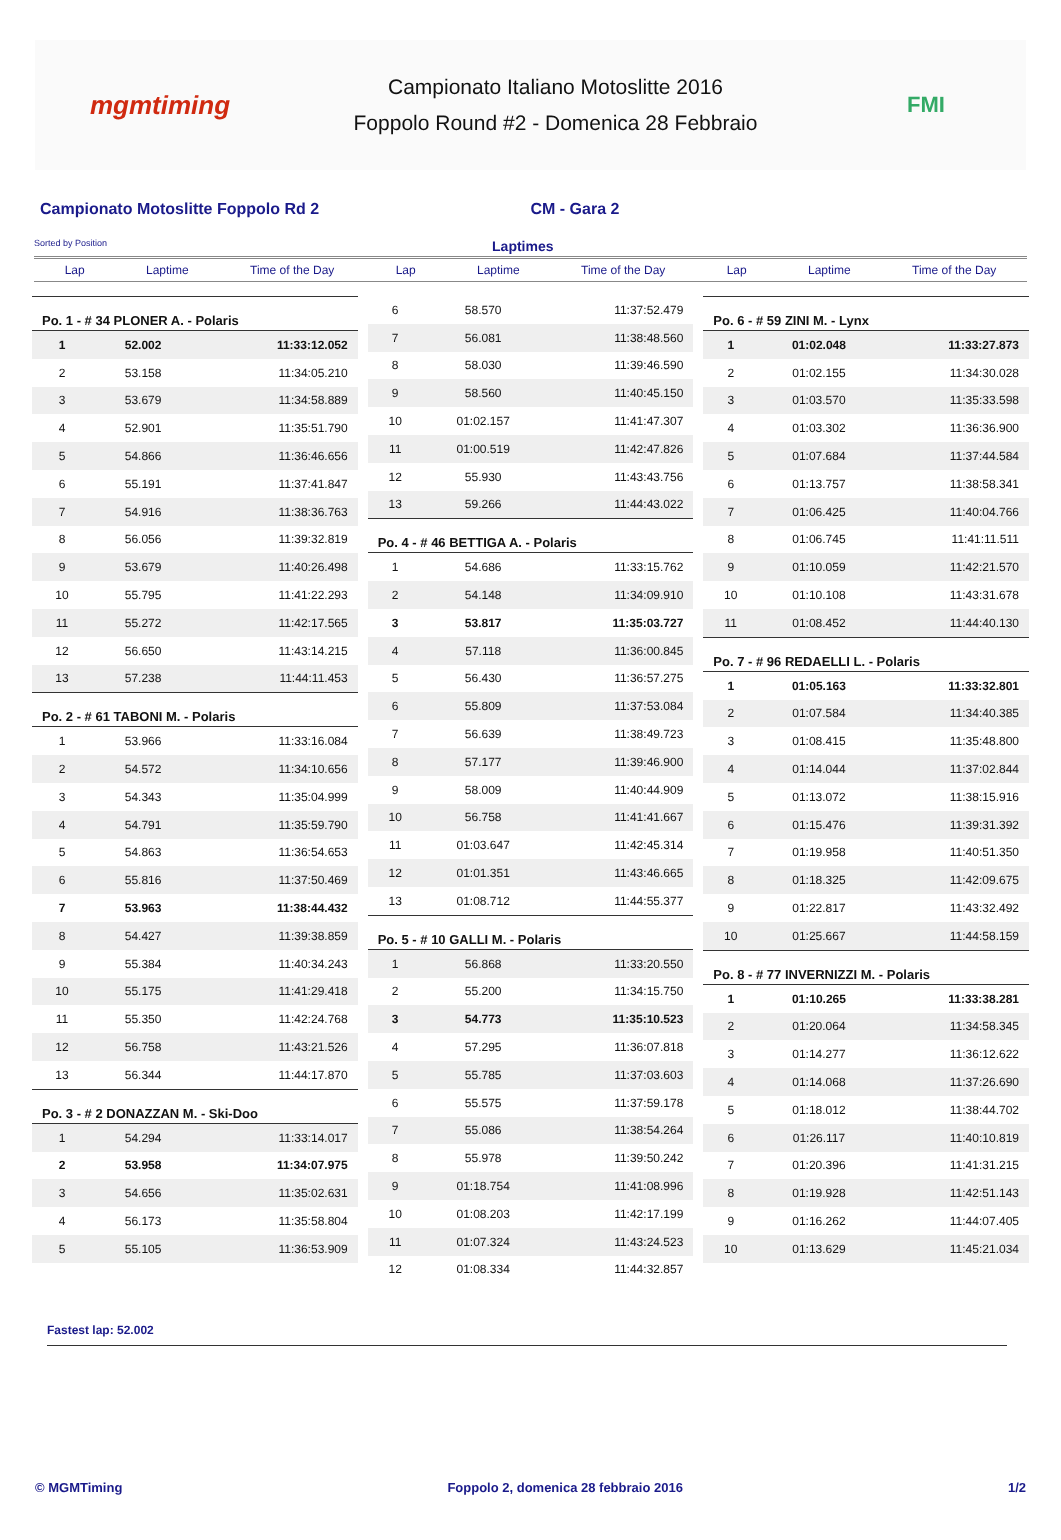mgmtiming
Campionato Italiano Motoslitte 2016
Foppolo Round #2 - Domenica 28 Febbraio
FMI
Campionato Motoslitte Foppolo Rd 2
CM - Gara 2
Sorted by Position Laptimes
Lap Laptime Time of the Day Lap Laptime Time of the Day Lap Laptime Time of the Day
| Po. 1 - # 34 PLONER A. - Polaris | | |
| --- | --- | --- |
| 1 | 52.002 | 11:33:12.052 |
| 2 | 53.158 | 11:34:05.210 |
| 3 | 53.679 | 11:34:58.889 |
| 4 | 52.901 | 11:35:51.790 |
| 5 | 54.866 | 11:36:46.656 |
| 6 | 55.191 | 11:37:41.847 |
| 7 | 54.916 | 11:38:36.763 |
| 8 | 56.056 | 11:39:32.819 |
| 9 | 53.679 | 11:40:26.498 |
| 10 | 55.795 | 11:41:22.293 |
| 11 | 55.272 | 11:42:17.565 |
| 12 | 56.650 | 11:43:14.215 |
| 13 | 57.238 | 11:44:11.453 |
| Po. 2 - # 61 TABONI M. - Polaris | | |
| 1 | 53.966 | 11:33:16.084 |
| 2 | 54.572 | 11:34:10.656 |
| 3 | 54.343 | 11:35:04.999 |
| 4 | 54.791 | 11:35:59.790 |
| 5 | 54.863 | 11:36:54.653 |
| 6 | 55.816 | 11:37:50.469 |
| 7 | 53.963 | 11:38:44.432 |
| 8 | 54.427 | 11:39:38.859 |
| 9 | 55.384 | 11:40:34.243 |
| 10 | 55.175 | 11:41:29.418 |
| 11 | 55.350 | 11:42:24.768 |
| 12 | 56.758 | 11:43:21.526 |
| 13 | 56.344 | 11:44:17.870 |
| Po. 3 - # 2 DONAZZAN M. - Ski-Doo | | |
| 1 | 54.294 | 11:33:14.017 |
| 2 | 53.958 | 11:34:07.975 |
| 3 | 54.656 | 11:35:02.631 |
| 4 | 56.173 | 11:35:58.804 |
| 5 | 55.105 | 11:36:53.909 |
| 6 | 58.570 | 11:37:52.479 |
| 7 | 56.081 | 11:38:48.560 |
| 8 | 58.030 | 11:39:46.590 |
| 9 | 58.560 | 11:40:45.150 |
| 10 | 01:02.157 | 11:41:47.307 |
| 11 | 01:00.519 | 11:42:47.826 |
| 12 | 55.930 | 11:43:43.756 |
| 13 | 59.266 | 11:44:43.022 |
| Po. 4 - # 46 BETTIGA A. - Polaris | | |
| 1 | 54.686 | 11:33:15.762 |
| 2 | 54.148 | 11:34:09.910 |
| 3 | 53.817 | 11:35:03.727 |
| 4 | 57.118 | 11:36:00.845 |
| 5 | 56.430 | 11:36:57.275 |
| 6 | 55.809 | 11:37:53.084 |
| 7 | 56.639 | 11:38:49.723 |
| 8 | 57.177 | 11:39:46.900 |
| 9 | 58.009 | 11:40:44.909 |
| 10 | 56.758 | 11:41:41.667 |
| 11 | 01:03.647 | 11:42:45.314 |
| 12 | 01:01.351 | 11:43:46.665 |
| 13 | 01:08.712 | 11:44:55.377 |
| Po. 5 - # 10 GALLI M. - Polaris | | |
| 1 | 56.868 | 11:33:20.550 |
| 2 | 55.200 | 11:34:15.750 |
| 3 | 54.773 | 11:35:10.523 |
| 4 | 57.295 | 11:36:07.818 |
| 5 | 55.785 | 11:37:03.603 |
| 6 | 55.575 | 11:37:59.178 |
| 7 | 55.086 | 11:38:54.264 |
| 8 | 55.978 | 11:39:50.242 |
| 9 | 01:18.754 | 11:41:08.996 |
| 10 | 01:08.203 | 11:42:17.199 |
| 11 | 01:07.324 | 11:43:24.523 |
| 12 | 01:08.334 | 11:44:32.857 |
| Po. 6 - # 59 ZINI M. - Lynx | | |
| --- | --- | --- |
| 1 | 01:02.048 | 11:33:27.873 |
| 2 | 01:02.155 | 11:34:30.028 |
| 3 | 01:03.570 | 11:35:33.598 |
| 4 | 01:03.302 | 11:36:36.900 |
| 5 | 01:07.684 | 11:37:44.584 |
| 6 | 01:13.757 | 11:38:58.341 |
| 7 | 01:06.425 | 11:40:04.766 |
| 8 | 01:06.745 | 11:41:11.511 |
| 9 | 01:10.059 | 11:42:21.570 |
| 10 | 01:10.108 | 11:43:31.678 |
| 11 | 01:08.452 | 11:44:40.130 |
| Po. 7 - # 96 REDAELLI L. - Polaris | | |
| 1 | 01:05.163 | 11:33:32.801 |
| 2 | 01:07.584 | 11:34:40.385 |
| 3 | 01:08.415 | 11:35:48.800 |
| 4 | 01:14.044 | 11:37:02.844 |
| 5 | 01:13.072 | 11:38:15.916 |
| 6 | 01:15.476 | 11:39:31.392 |
| 7 | 01:19.958 | 11:40:51.350 |
| 8 | 01:18.325 | 11:42:09.675 |
| 9 | 01:22.817 | 11:43:32.492 |
| 10 | 01:25.667 | 11:44:58.159 |
| Po. 8 - # 77 INVERNIZZI M. - Polaris | | |
| 1 | 01:10.265 | 11:33:38.281 |
| 2 | 01:20.064 | 11:34:58.345 |
| 3 | 01:14.277 | 11:36:12.622 |
| 4 | 01:14.068 | 11:37:26.690 |
| 5 | 01:18.012 | 11:38:44.702 |
| 6 | 01:26.117 | 11:40:10.819 |
| 7 | 01:20.396 | 11:41:31.215 |
| 8 | 01:19.928 | 11:42:51.143 |
| 9 | 01:16.262 | 11:44:07.405 |
| 10 | 01:13.629 | 11:45:21.034 |
Fastest lap: 52.002
© MGMTiming Foppolo 2, domenica 28 febbraio 2016 1/2